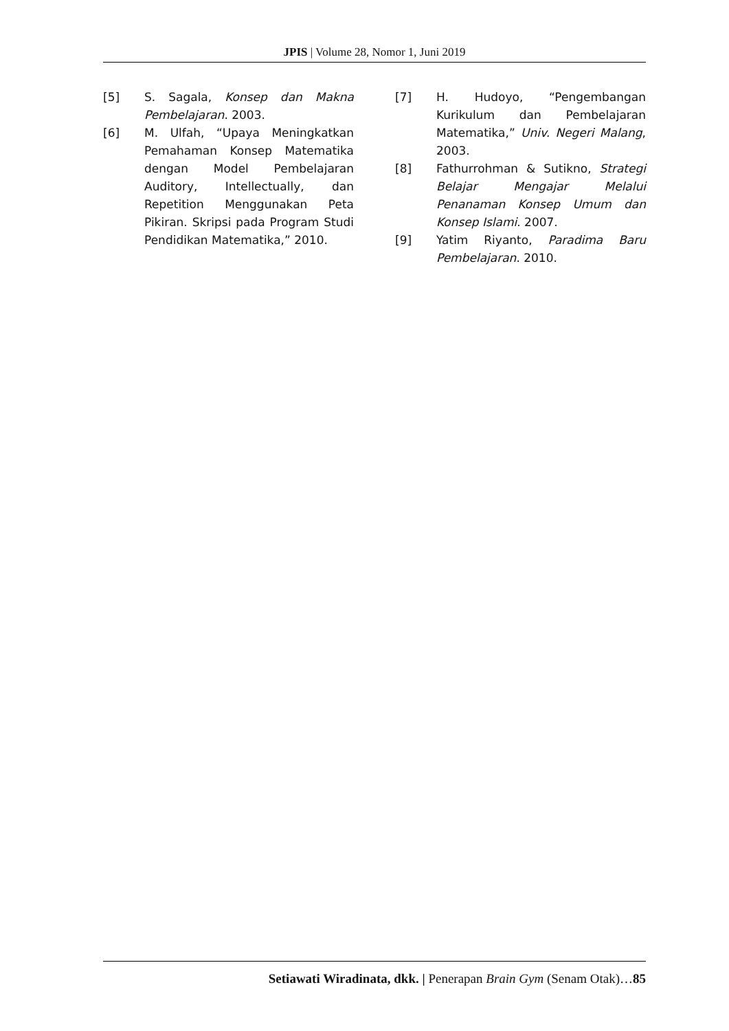JPIS | Volume 28, Nomor 1, Juni 2019
[5] S. Sagala, Konsep dan Makna Pembelajaran. 2003.
[6] M. Ulfah, “Upaya Meningkatkan Pemahaman Konsep Matematika dengan Model Pembelajaran Auditory, Intellectually, dan Repetition Menggunakan Peta Pikiran. Skripsi pada Program Studi Pendidikan Matematika,” 2010.
[7] H. Hudoyo, “Pengembangan Kurikulum dan Pembelajaran Matematika,” Univ. Negeri Malang, 2003.
[8] Fathurrohman & Sutikno, Strategi Belajar Mengajar Melalui Penanaman Konsep Umum dan Konsep Islami. 2007.
[9] Yatim Riyanto, Paradima Baru Pembelajaran. 2010.
Setiawati Wiradinata, dkk. | Penerapan Brain Gym (Senam Otak)…85